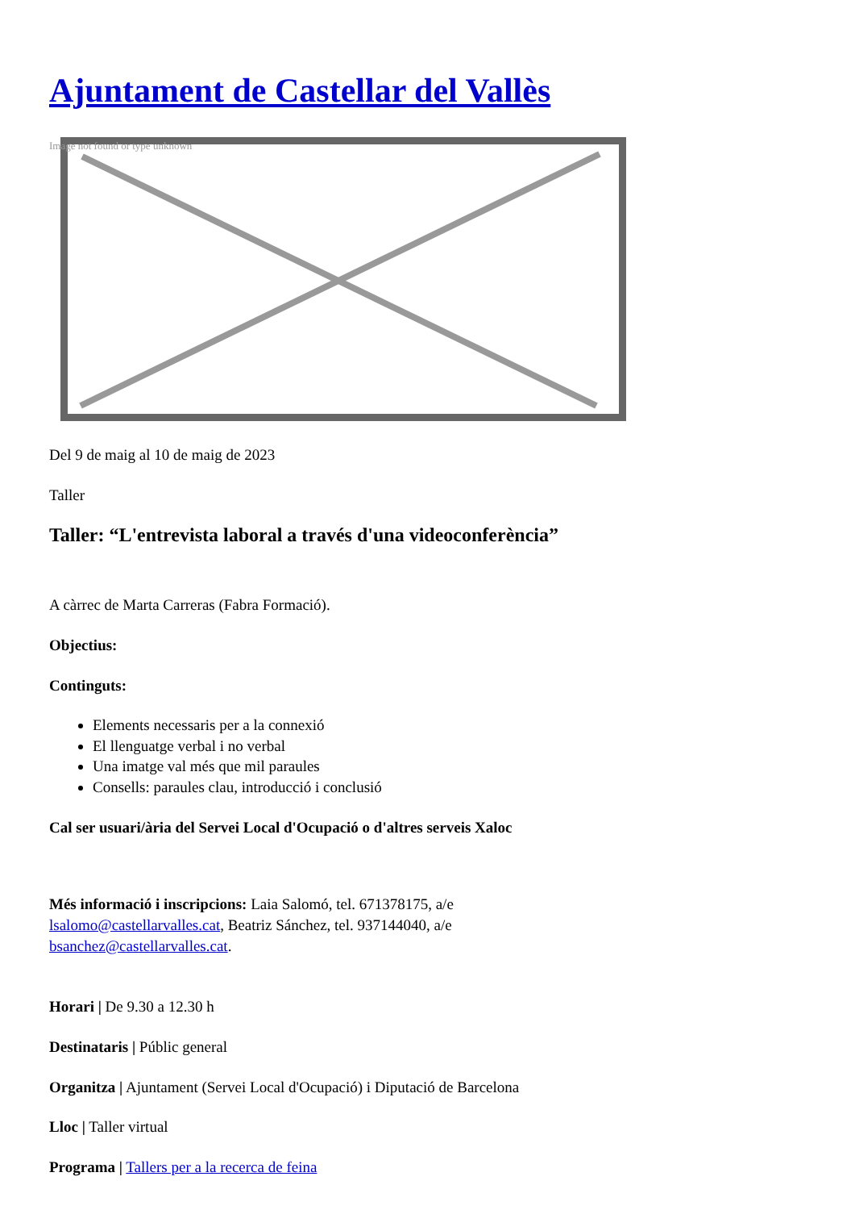Ajuntament de Castellar del Vallès
Image not found or type unknown
Del 9 de maig al 10 de maig de 2023
Taller
Taller: “L'entrevista laboral a través d'una videoconferència”
A càrrec de Marta Carreras (Fabra Formació).
Objectius:
Continguts:
Elements necessaris per a la connexió
El llenguatge verbal i no verbal
Una imatge val més que mil paraules
Consells: paraules clau, introducció i conclusió
Cal ser usuari/ària del Servei Local d'Ocupació o d'altres serveis Xaloc
Més informació i inscripcions: Laia Salomó, tel. 671378175, a/e lsalomo@castellarvalles.cat, Beatriz Sánchez, tel. 937144040, a/e bsanchez@castellarvalles.cat.
Horari | De 9.30 a 12.30 h
Destinataris | Públic general
Organitza | Ajuntament (Servei Local d'Ocupació) i Diputació de Barcelona
Lloc | Taller virtual
Programa | Tallers per a la recerca de feina